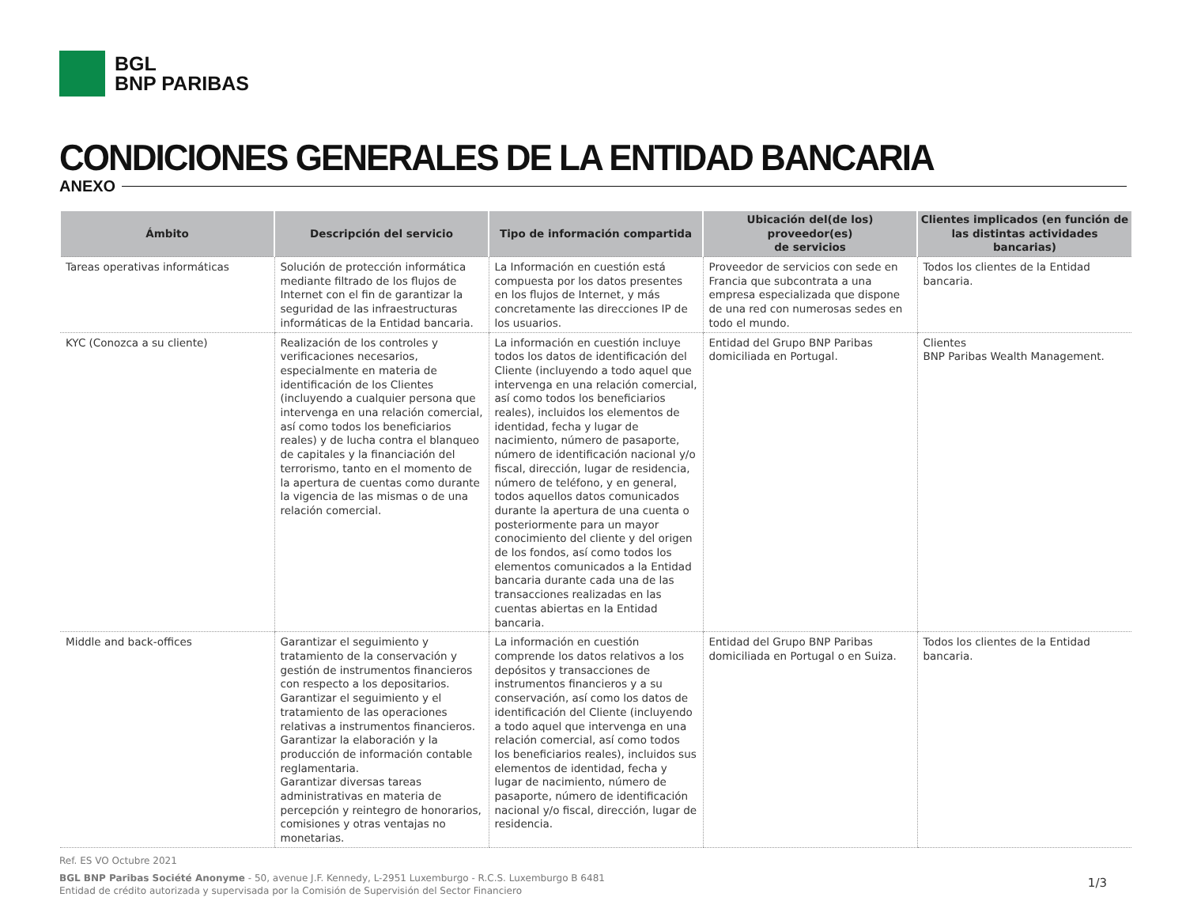BGL
BNP PARIBAS
CONDICIONES GENERALES DE LA ENTIDAD BANCARIA
ANEXO
| Ámbito | Descripción del servicio | Tipo de información compartida | Ubicación del(de los) proveedor(es) de servicios | Clientes implicados (en función de las distintas actividades bancarias) |
| --- | --- | --- | --- | --- |
| Tareas operativas informáticas | Solución de protección informática mediante filtrado de los flujos de Internet con el fin de garantizar la seguridad de las infraestructuras informáticas de la Entidad bancaria. | La Información en cuestión está compuesta por los datos presentes en los flujos de Internet, y más concretamente las direcciones IP de los usuarios. | Proveedor de servicios con sede en Francia que subcontrata a una empresa especializada que dispone de una red con numerosas sedes en todo el mundo. | Todos los clientes de la Entidad bancaria. |
| KYC (Conozca a su cliente) | Realización de los controles y verificaciones necesarios, especialmente en materia de identificación de los Clientes (incluyendo a cualquier persona que intervenga en una relación comercial, así como todos los beneficiarios reales) y de lucha contra el blanqueo de capitales y la financiación del terrorismo, tanto en el momento de la apertura de cuentas como durante la vigencia de las mismas o de una relación comercial. | La información en cuestión incluye todos los datos de identificación del Cliente (incluyendo a todo aquel que intervenga en una relación comercial, así como todos los beneficiarios reales), incluidos los elementos de identidad, fecha y lugar de nacimiento, número de pasaporte, número de identificación nacional y/o fiscal, dirección, lugar de residencia, número de teléfono, y en general, todos aquellos datos comunicados durante la apertura de una cuenta o posteriormente para un mayor conocimiento del cliente y del origen de los fondos, así como todos los elementos comunicados a la Entidad bancaria durante cada una de las transacciones realizadas en las cuentas abiertas en la Entidad bancaria. | Entidad del Grupo BNP Paribas domiciliada en Portugal. | Clientes BNP Paribas Wealth Management. |
| Middle and back-offices | Garantizar el seguimiento y tratamiento de la conservación y gestión de instrumentos financieros con respecto a los depositarios. Garantizar el seguimiento y el tratamiento de las operaciones relativas a instrumentos financieros. Garantizar la elaboración y la producción de información contable reglamentaria. Garantizar diversas tareas administrativas en materia de percepción y reintegro de honorarios, comisiones y otras ventajas no monetarias. | La información en cuestión comprende los datos relativos a los depósitos y transacciones de instrumentos financieros y a su conservación, así como los datos de identificación del Cliente (incluyendo a todo aquel que intervenga en una relación comercial, así como todos los beneficiarios reales), incluidos sus elementos de identidad, fecha y lugar de nacimiento, número de pasaporte, número de identificación nacional y/o fiscal, dirección, lugar de residencia. | Entidad del Grupo BNP Paribas domiciliada en Portugal o en Suiza. | Todos los clientes de la Entidad bancaria. |
Ref. ES VO Octubre 2021
1/3
BGL BNP Paribas Société Anonyme - 50, avenue J.F. Kennedy, L-2951 Luxemburgo - R.C.S. Luxemburgo B 6481
Entidad de crédito autorizada y supervisada por la Comisión de Supervisión del Sector Financiero